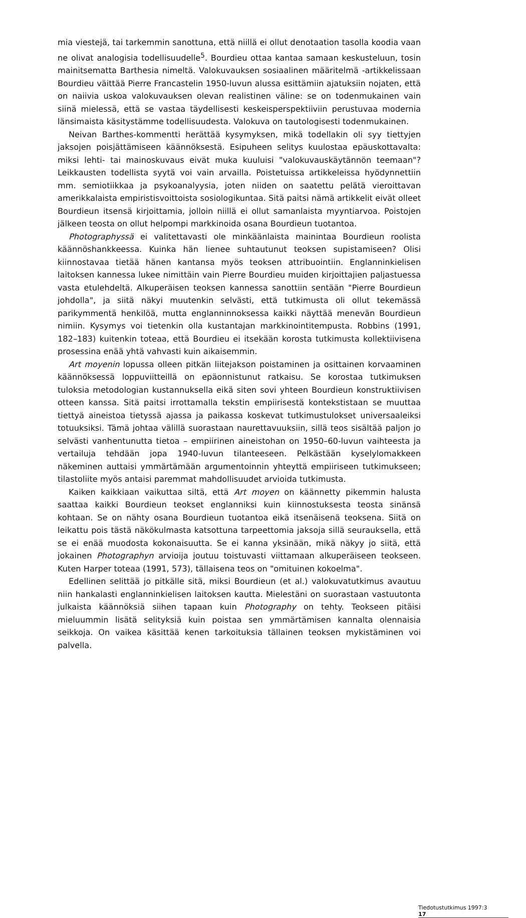mia viestejä, tai tarkemmin sanottuna, että niillä ei ollut denotaation tasolla koodia vaan ne olivat analogisia todellisuudelle<sup>5</sup>. Bourdieu ottaa kantaa samaan keskusteluun, tosin mainitsematta Barthesia nimeltä. Valokuvauksen sosiaalinen määritelmä -artikkelissaan Bourdieu väittää Pierre Francastelin 1950-luvun alussa esittämiin ajatuksiin nojaten, että on naiivia uskoa valokuvauksen olevan realistinen väline: se on todenmukainen vain siinä mielessä, että se vastaa täydellisesti keskeisperspektiiviin perustuvaa modernia länsimaista käsitystämme todellisuudesta. Valokuva on tautologisesti todenmukainen.
Neivan Barthes-kommentti herättää kysymyksen, mikä todellakin oli syy tiettyjen jaksojen poisjättämiseen käännöksestä. Esipuheen selitys kuulostaa epäuskottavalta: miksi lehti- tai mainoskuvaus eivät muka kuuluisi "valokuvauskäytännön teemaan"? Leikkausten todellista syytä voi vain arvailla. Poistetuissa artikkeleissa hyödynnettiin mm. semiotiikkaa ja psykoanalyysia, joten niiden on saatettu pelätä vieroittavan amerikkalaista empiristisvoittoista sosiologikuntaa. Sitä paitsi nämä artikkelit eivät olleet Bourdieun itsensä kirjoittamia, jolloin niillä ei ollut samanlaista myyntiarvoa. Poistojen jälkeen teosta on ollut helpompi markkinoida osana Bourdieun tuotantoa.
Photographyssä ei valitettavasti ole minkäänlaista mainintaa Bourdieun roolista käännöshankkeessa. Kuinka hän lienee suhtautunut teoksen supistamiseen? Olisi kiinnostavaa tietää hänen kantansa myös teoksen attribuointiin. Englanninkielisen laitoksen kannessa lukee nimittäin vain Pierre Bourdieu muiden kirjoittajien paljastuessa vasta etulehdeltä. Alkuperäisen teoksen kannessa sanottiin sentään "Pierre Bourdieun johdolla", ja siitä näkyi muutenkin selvästi, että tutkimusta oli ollut tekemässä parikymmentä henkilöä, mutta englanninnoksessa kaikki näyttää menevän Bourdieun nimiin. Kysymys voi tietenkin olla kustantajan markkinointitempusta. Robbins (1991, 182–183) kuitenkin toteaa, että Bourdieu ei itsekään korosta tutkimusta kollektiivisena prosessina enää yhtä vahvasti kuin aikaisemmin.
Art moyenin lopussa olleen pitkän liitejakson poistaminen ja osittainen korvaaminen käännöksessä loppuviitteillä on epäonnistunut ratkaisu. Se korostaa tutkimuksen tuloksia metodologian kustannuksella eikä siten sovi yhteen Bourdieun konstruktiivisen otteen kanssa. Sitä paitsi irrottamalla tekstin empiirisestä kontekstistaan se muuttaa tiettyä aineistoa tietyssä ajassa ja paikassa koskevat tutkimustulokset universaaleiksi totuuksiksi. Tämä johtaa välillä suorastaan naurettavuuksiin, sillä teos sisältää paljon jo selvästi vanhentunutta tietoa – empiirinen aineistohan on 1950–60-luvun vaihteesta ja vertailuja tehdään jopa 1940-luvun tilanteeseen. Pelkästään kyselylomakkeen näkeminen auttaisi ymmärtämään argumentoinnin yhteyttä empiiriseen tutkimukseen; tilastoliite myös antaisi paremmat mahdollisuudet arvioida tutkimusta.
Kaiken kaikkiaan vaikuttaa siltä, että Art moyen on käännetty pikemmin halusta saattaa kaikki Bourdieun teokset englanniksi kuin kiinnostuksesta teosta sinänsä kohtaan. Se on nähty osana Bourdieun tuotantoa eikä itsenäisenä teoksena. Siitä on leikattu pois tästä näkökulmasta katsottuna tarpeettomia jaksoja sillä seurauksella, että se ei enää muodosta kokonaisuutta. Se ei kanna yksinään, mikä näkyy jo siitä, että jokainen Photographyn arvioija joutuu toistuvasti viittamaan alkuperäiseen teokseen. Kuten Harper toteaa (1991, 573), tällaisena teos on "omituinen kokoelma".
Edellinen selittää jo pitkälle sitä, miksi Bourdieun (et al.) valokuvatutkimus avautuu niin hankalasti englanninkielisen laitoksen kautta. Mielestäni on suorastaan vastuutonta julkaista käännöksiä siihen tapaan kuin Photography on tehty. Teokseen pitäisi mieluummin lisätä selityksiä kuin poistaa sen ymmärtämisen kannalta olennaisia seikkoja. On vaikea käsittää kenen tarkoituksia tällainen teoksen mykistäminen voi palvella.
Tiedotustutkimus 1997:3
17